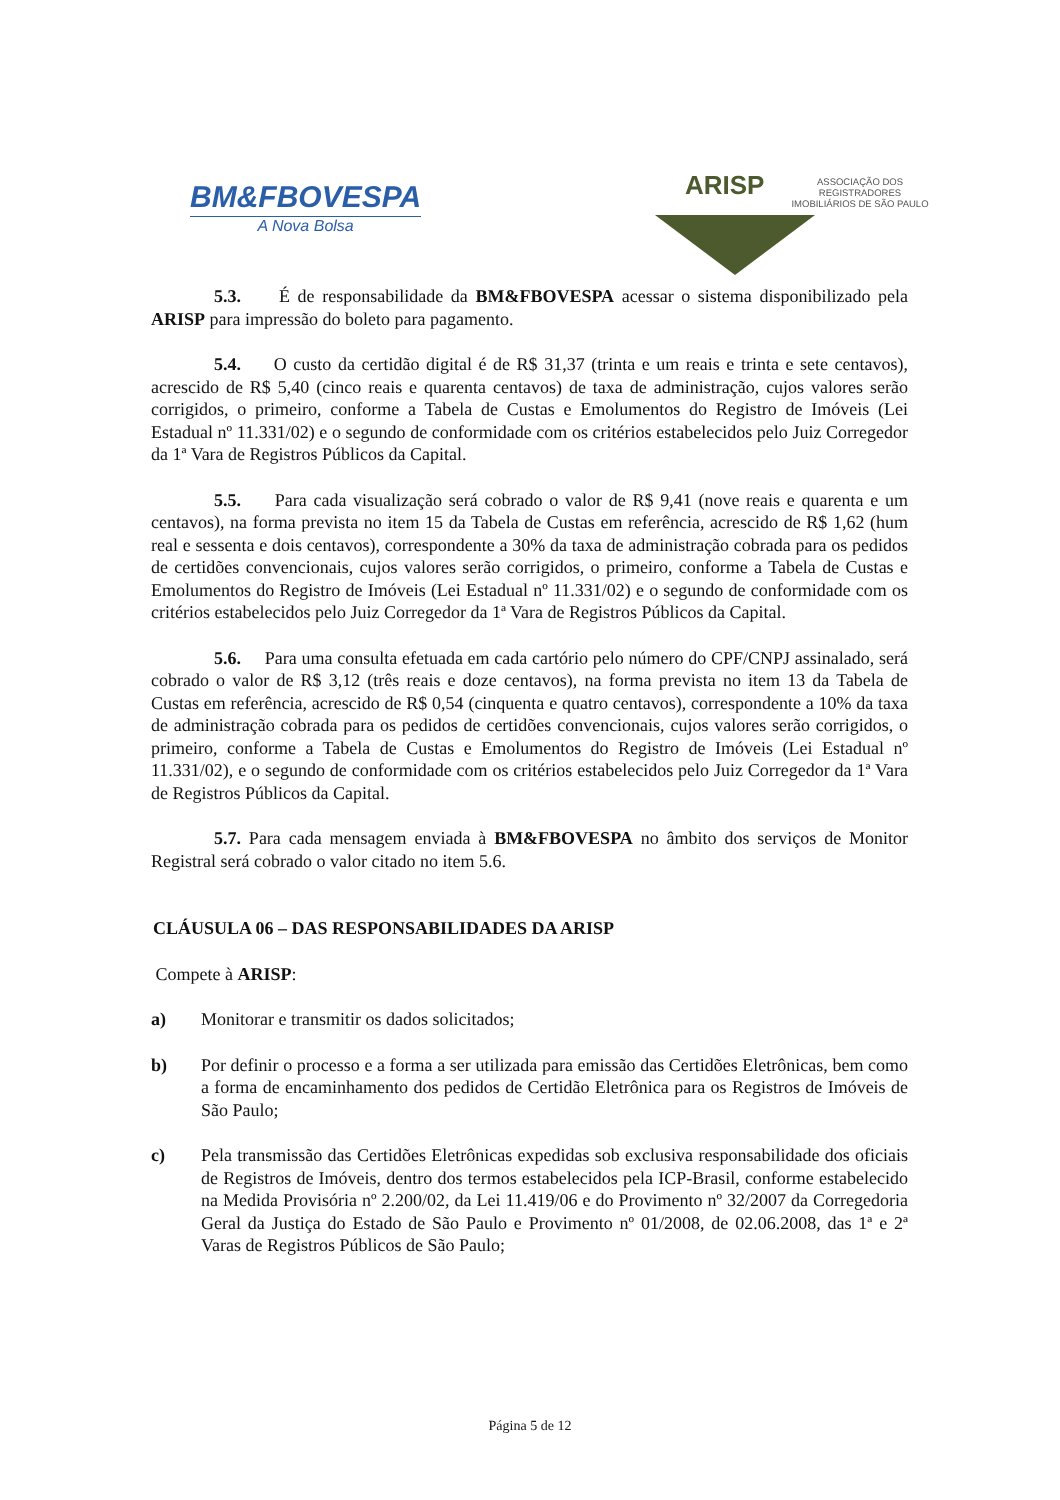BM&FBOVESPA
A Nova Bolsa
ARISP
ASSOCIAÇÃO DOS REGISTRADORES
IMOBILIÁRIOS DE SÃO PAULO
5.3. É de responsabilidade da BM&FBOVESPA acessar o sistema disponibilizado pela ARISP para impressão do boleto para pagamento.
5.4. O custo da certidão digital é de R$ 31,37 (trinta e um reais e trinta e sete centavos), acrescido de R$ 5,40 (cinco reais e quarenta centavos) de taxa de administração, cujos valores serão corrigidos, o primeiro, conforme a Tabela de Custas e Emolumentos do Registro de Imóveis (Lei Estadual nº 11.331/02) e o segundo de conformidade com os critérios estabelecidos pelo Juiz Corregedor da 1ª Vara de Registros Públicos da Capital.
5.5. Para cada visualização será cobrado o valor de R$ 9,41 (nove reais e quarenta e um centavos), na forma prevista no item 15 da Tabela de Custas em referência, acrescido de R$ 1,62 (hum real e sessenta e dois centavos), correspondente a 30% da taxa de administração cobrada para os pedidos de certidões convencionais, cujos valores serão corrigidos, o primeiro, conforme a Tabela de Custas e Emolumentos do Registro de Imóveis (Lei Estadual nº 11.331/02) e o segundo de conformidade com os critérios estabelecidos pelo Juiz Corregedor da 1ª Vara de Registros Públicos da Capital.
5.6. Para uma consulta efetuada em cada cartório pelo número do CPF/CNPJ assinalado, será cobrado o valor de R$ 3,12 (três reais e doze centavos), na forma prevista no item 13 da Tabela de Custas em referência, acrescido de R$ 0,54 (cinquenta e quatro centavos), correspondente a 10% da taxa de administração cobrada para os pedidos de certidões convencionais, cujos valores serão corrigidos, o primeiro, conforme a Tabela de Custas e Emolumentos do Registro de Imóveis (Lei Estadual nº 11.331/02), e o segundo de conformidade com os critérios estabelecidos pelo Juiz Corregedor da 1ª Vara de Registros Públicos da Capital.
5.7. Para cada mensagem enviada à BM&FBOVESPA no âmbito dos serviços de Monitor Registral será cobrado o valor citado no item 5.6.
CLÁUSULA 06 – DAS RESPONSABILIDADES DA ARISP
Compete à ARISP:
a) Monitorar e transmitir os dados solicitados;
b) Por definir o processo e a forma a ser utilizada para emissão das Certidões Eletrônicas, bem como a forma de encaminhamento dos pedidos de Certidão Eletrônica para os Registros de Imóveis de São Paulo;
c) Pela transmissão das Certidões Eletrônicas expedidas sob exclusiva responsabilidade dos oficiais de Registros de Imóveis, dentro dos termos estabelecidos pela ICP-Brasil, conforme estabelecido na Medida Provisória nº 2.200/02, da Lei 11.419/06 e do Provimento nº 32/2007 da Corregedoria Geral da Justiça do Estado de São Paulo e Provimento nº 01/2008, de 02.06.2008, das 1ª e 2ª Varas de Registros Públicos de São Paulo;
Página 5 de 12